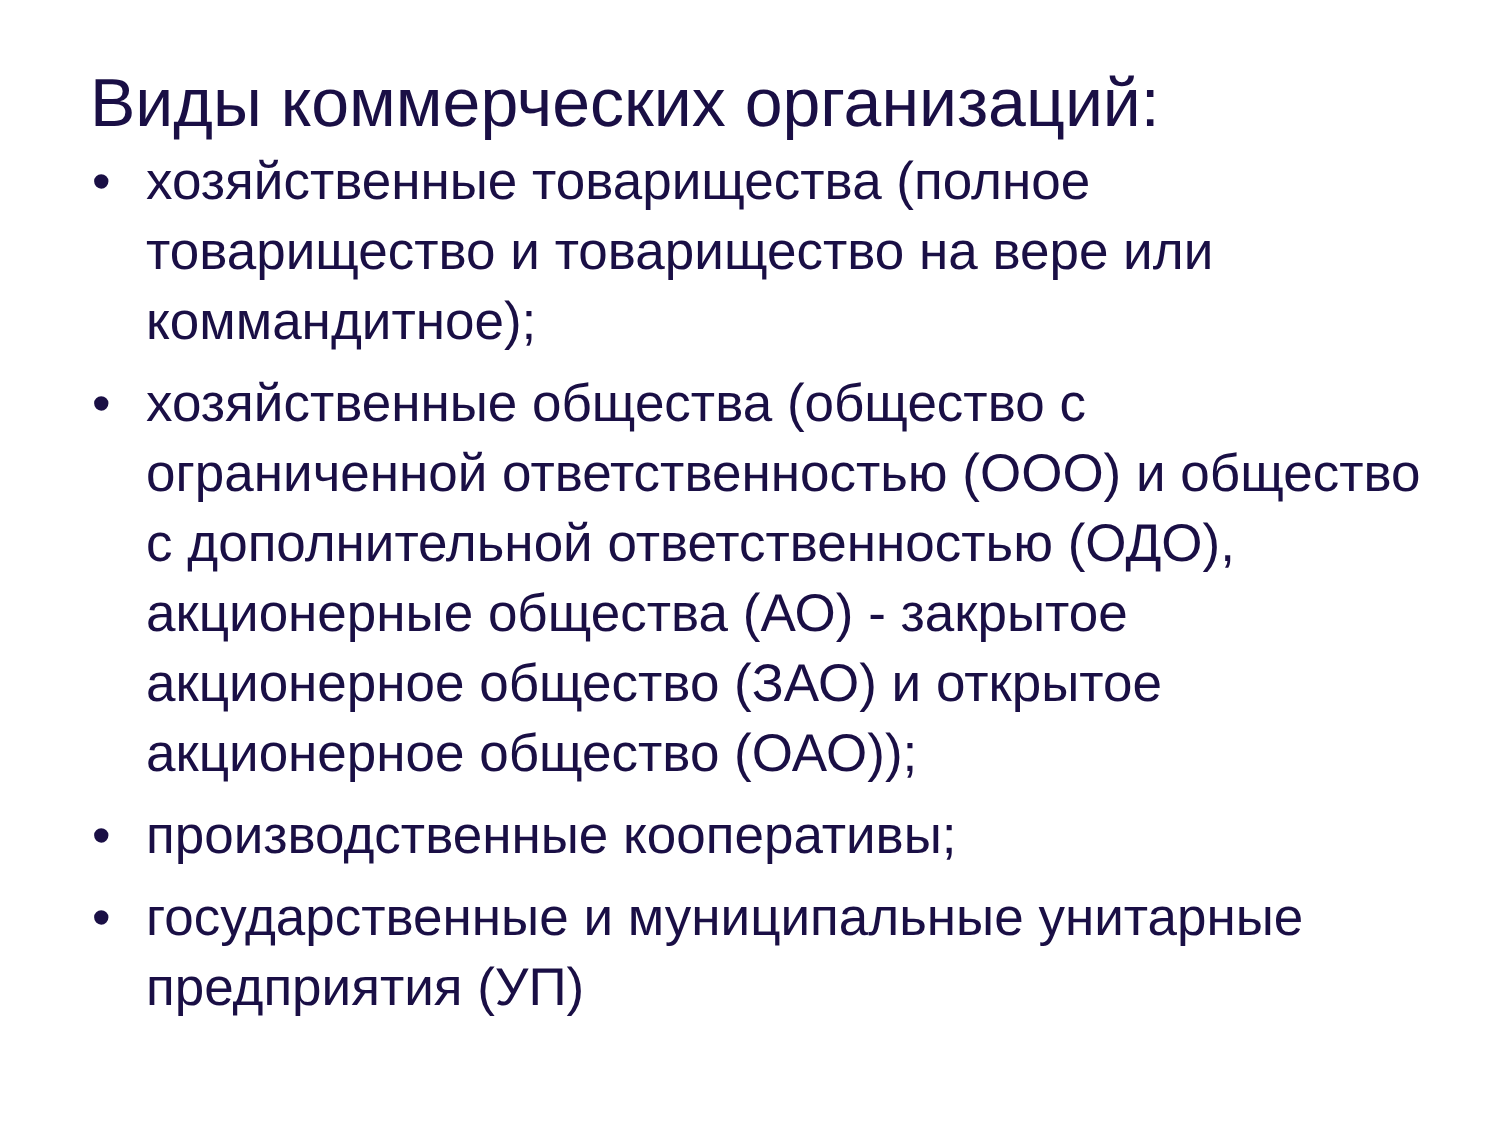Виды коммерческих организаций:
• хозяйственные товарищества (полное товарищество и товарищество на вере или коммандитное);
• хозяйственные общества (общество с ограниченной ответственностью (ООО) и общество с дополнительной ответственностью (ОДО), акционерные общества (АО) - закрытое акционерное общество (ЗАО) и открытое акционерное общество (ОАО));
• производственные кооперативы;
• государственные и муниципальные унитарные предприятия (УП)